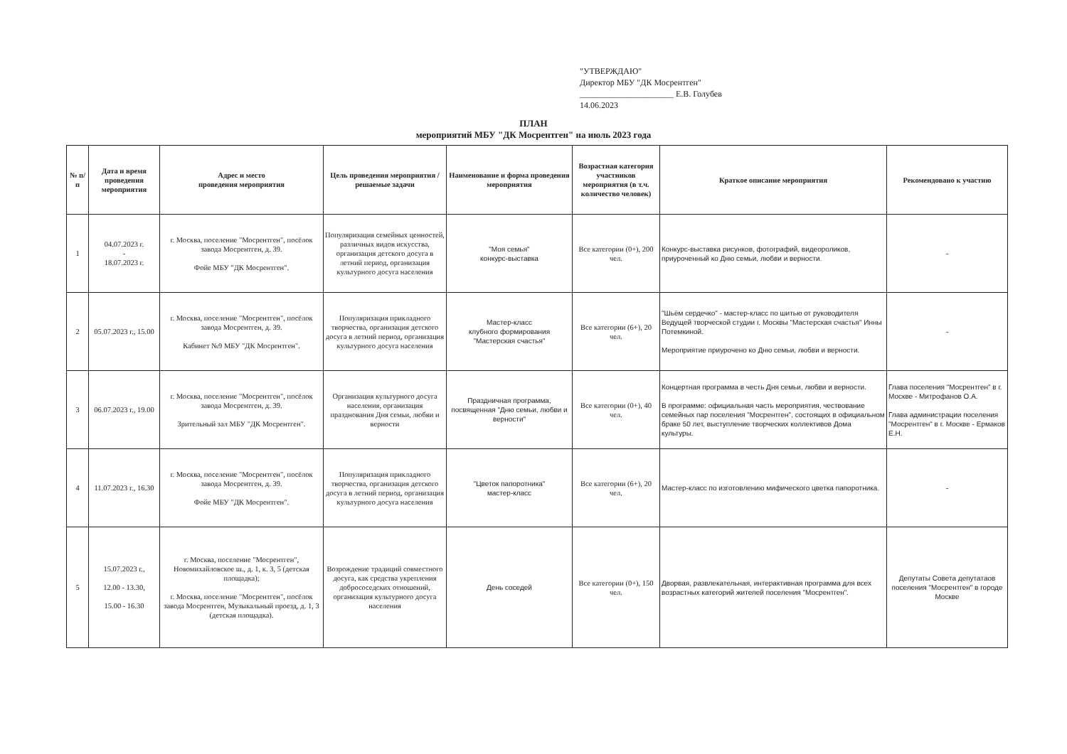"УТВЕРЖДАЮ"
Директор МБУ "ДК Мосрентген"
______________________ Е.В. Голубев
14.06.2023
ПЛАН
мероприятий МБУ "ДК Мосрентген" на июль 2023 года
| № п/п | Дата и время проведения мероприятия | Адрес и место проведения мероприятия | Цель проведения мероприятия / решаемые задачи | Наименование и форма проведения мероприятия | Возрастная категория участников мероприятия (в т.ч. количество человек) | Краткое описание мероприятия | Рекомендовано к участию |
| --- | --- | --- | --- | --- | --- | --- | --- |
| 1 | 04.07.2023 г. - 18.07.2023 г. | г. Москва, поселение "Мосрентген", посёлок завода Мосрентген, д. 39. Фойе МБУ "ДК Мосрентген". | Популяризация семейных ценностей, различных видов искусства, организация детского досуга в летний период, организация культурного досуга населения | "Моя семья" конкурс-выставка | Все категории (0+), 200 чел. | Конкурс-выставка рисунков, фотографий, видеороликов, приуроченный ко Дню семьи, любви и верности. | - |
| 2 | 05.07.2023 г., 15.00 | г. Москва, поселение "Мосрентген", посёлок завода Мосрентген, д. 39. Кабинет №9 МБУ "ДК Мосрентген". | Популяризация прикладного творчества, организация детского досуга в летний период, организация культурного досуга населения | Мастер-класс клубного формирования "Мастерская счастья" | Все категории (6+), 20 чел. | "Шьём сердечко" - мастер-класс по шитью от руководителя Ведущей творческой студии г. Москвы "Мастерская счастья" Инны Потемкиной. Мероприятие приурочено ко Дню семьи, любви и верности. | - |
| 3 | 06.07.2023 г., 19.00 | г. Москва, поселение "Мосрентген", посёлок завода Мосрентген, д. 39. Зрительный зал МБУ "ДК Мосрентген". | Организация культурного досуга населения, организация празднования Дня семьи, любви и верности | Праздничная программа, посвященная "Дню семьи, любви и верности" | Все категории (0+), 40 чел. | Концертная программа в честь Дня семьи, любви и верности. В программе: официальная часть мероприятия, чествование семейных пар поселения "Мосрентген", состоящих в официальном браке 50 лет, выступление творческих коллективов Дома культуры. | Глава поселения "Мосрентген" в г. Москве - Митрофанов О.А. Глава администрации поселения "Мосрентген" в г. Москве - Ермаков Е.Н. |
| 4 | 11.07.2023 г., 16.30 | г. Москва, поселение "Мосрентген", посёлок завода Мосрентген, д. 39. Фойе МБУ "ДК Мосрентген". | Популяризация прикладного творчества, организация детского досуга в летний период, организация культурного досуга населения | "Цветок папоротника" мастер-класс | Все категории (6+), 20 чел. | Мастер-класс по изготовлению мифического цветка папоротника. | - |
| 5 | 15.07.2023 г., 12.00 - 13.30, 15.00 - 16.30 | г. Москва, поселение "Мосрентген", Новомихайловское ш., д. 1, к. 3, 5 (детская площадка); г. Москва, поселение "Мосрентген", посёлок завода Мосрентген, Музыкальный проезд, д. 1, 3 (детская площадка). | Возрождение традиций совместного досуга, как средства укрепления добрососедских отношений, организация культурного досуга населения | День соседей | Все категории (0+), 150 чел. | Дворвая, развлекательная, интерактивная программа для всех возрастных категорий жителей поселения "Мосрентген". | Депутаты Совета депутатаов поселения "Мосрентген" в городе Москве |